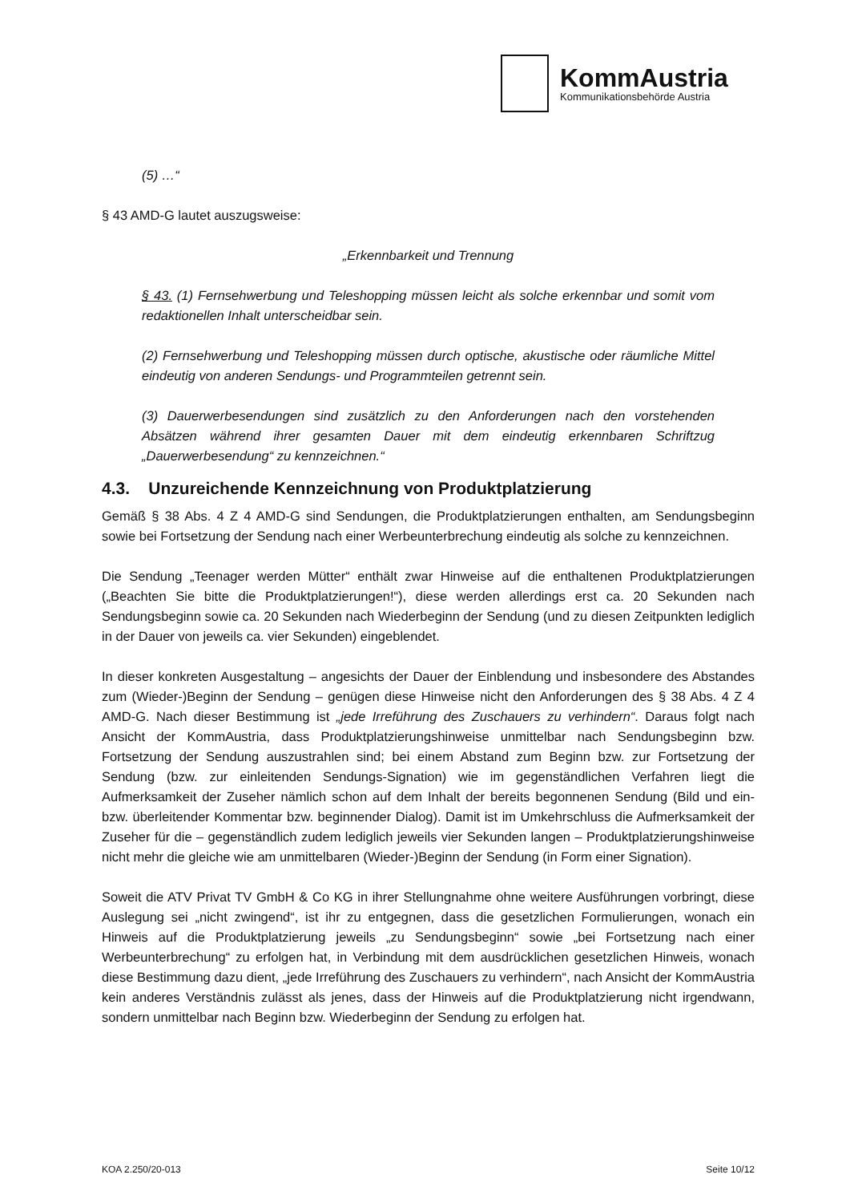KommAustria
Kommunikationsbehörde Austria
(5) …“
§ 43 AMD-G lautet auszugsweise:
„Erkennbarkeit und Trennung
§ 43. (1) Fernsehwerbung und Teleshopping müssen leicht als solche erkennbar und somit vom redaktionellen Inhalt unterscheidbar sein.
(2) Fernsehwerbung und Teleshopping müssen durch optische, akustische oder räumliche Mittel eindeutig von anderen Sendungs- und Programmteilen getrennt sein.
(3) Dauerwerbesendungen sind zusätzlich zu den Anforderungen nach den vorstehenden Absätzen während ihrer gesamten Dauer mit dem eindeutig erkennbaren Schriftzug „Dauerwerbesendung“ zu kennzeichnen.“
4.3. Unzureichende Kennzeichnung von Produktplatzierung
Gemäß § 38 Abs. 4 Z 4 AMD-G sind Sendungen, die Produktplatzierungen enthalten, am Sendungsbeginn sowie bei Fortsetzung der Sendung nach einer Werbeunterbrechung eindeutig als solche zu kennzeichnen.
Die Sendung „Teenager werden Mütter“ enthält zwar Hinweise auf die enthaltenen Produktplatzierungen („Beachten Sie bitte die Produktplatzierungen!“), diese werden allerdings erst ca. 20 Sekunden nach Sendungsbeginn sowie ca. 20 Sekunden nach Wiederbeginn der Sendung (und zu diesen Zeitpunkten lediglich in der Dauer von jeweils ca. vier Sekunden) eingeblendet.
In dieser konkreten Ausgestaltung – angesichts der Dauer der Einblendung und insbesondere des Abstandes zum (Wieder-)Beginn der Sendung – genügen diese Hinweise nicht den Anforderungen des § 38 Abs. 4 Z 4 AMD-G. Nach dieser Bestimmung ist „jede Irreführung des Zuschauers zu verhindern“. Daraus folgt nach Ansicht der KommAustria, dass Produktplatzierungshinweise unmittelbar nach Sendungsbeginn bzw. Fortsetzung der Sendung auszustrahlen sind; bei einem Abstand zum Beginn bzw. zur Fortsetzung der Sendung (bzw. zur einleitenden Sendungs-Signation) wie im gegenständlichen Verfahren liegt die Aufmerksamkeit der Zuseher nämlich schon auf dem Inhalt der bereits begonnenen Sendung (Bild und ein- bzw. überleitender Kommentar bzw. beginnender Dialog). Damit ist im Umkehrschluss die Aufmerksamkeit der Zuseher für die – gegenständlich zudem lediglich jeweils vier Sekunden langen – Produktplatzierungshinweise nicht mehr die gleiche wie am unmittelbaren (Wieder-)Beginn der Sendung (in Form einer Signation).
Soweit die ATV Privat TV GmbH & Co KG in ihrer Stellungnahme ohne weitere Ausführungen vorbringt, diese Auslegung sei „nicht zwingend“, ist ihr zu entgegnen, dass die gesetzlichen Formulierungen, wonach ein Hinweis auf die Produktplatzierung jeweils „zu Sendungsbeginn“ sowie „bei Fortsetzung nach einer Werbeunterbrechung“ zu erfolgen hat, in Verbindung mit dem ausdrücklichen gesetzlichen Hinweis, wonach diese Bestimmung dazu dient, „jede Irreführung des Zuschauers zu verhindern“, nach Ansicht der KommAustria kein anderes Verständnis zulässt als jenes, dass der Hinweis auf die Produktplatzierung nicht irgendwann, sondern unmittelbar nach Beginn bzw. Wiederbeginn der Sendung zu erfolgen hat.
KOA 2.250/20-013 Seite 10/12